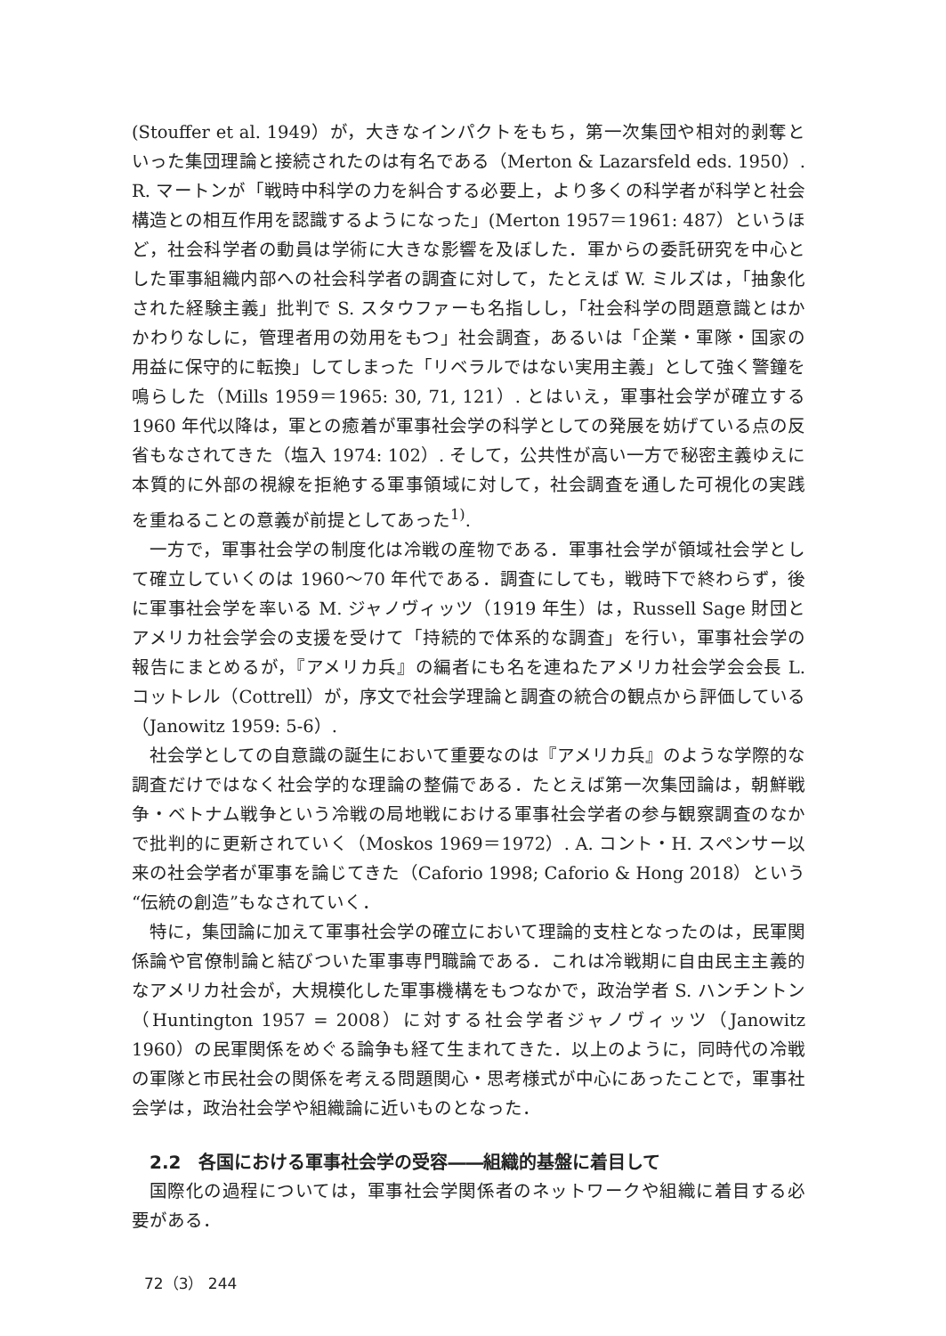(Stouffer et al. 1949）が，大きなインパクトをもち，第一次集団や相対的剥奪といった集団理論と接続されたのは有名である（Merton & Lazarsfeld eds. 1950）. R. マートンが「戦時中科学の力を糾合する必要上，より多くの科学者が科学と社会構造との相互作用を認識するようになった」(Merton 1957＝1961: 487）というほど，社会科学者の動員は学術に大きな影響を及ぼした．軍からの委託研究を中心とした軍事組織内部への社会科学者の調査に対して，たとえば W. ミルズは，「抽象化された経験主義」批判で S. スタウファーも名指しし，「社会科学の問題意識とはかかわりなしに，管理者用の効用をもつ」社会調査，あるいは「企業・軍隊・国家の用益に保守的に転換」してしまった「リベラルではない実用主義」として強く警鐘を鳴らした（Mills 1959＝1965: 30, 71, 121）. とはいえ，軍事社会学が確立する 1960 年代以降は，軍との癒着が軍事社会学の科学としての発展を妨げている点の反省もなされてきた（塩入 1974: 102）. そして，公共性が高い一方で秘密主義ゆえに本質的に外部の視線を拒絶する軍事領域に対して，社会調査を通した可視化の実践を重ねることの意義が前提としてあった<sup>1)</sup>.
一方で，軍事社会学の制度化は冷戦の産物である．軍事社会学が領域社会学として確立していくのは 1960〜70 年代である．調査にしても，戦時下で終わらず，後に軍事社会学を率いる M. ジャノヴィッツ（1919 年生）は，Russell Sage 財団とアメリカ社会学会の支援を受けて「持続的で体系的な調査」を行い，軍事社会学の報告にまとめるが，『アメリカ兵』の編者にも名を連ねたアメリカ社会学会会長 L. コットレル（Cottrell）が，序文で社会学理論と調査の統合の観点から評価している（Janowitz 1959: 5-6）.
社会学としての自意識の誕生において重要なのは『アメリカ兵』のような学際的な調査だけではなく社会学的な理論の整備である．たとえば第一次集団論は，朝鮮戦争・ベトナム戦争という冷戦の局地戦における軍事社会学者の参与観察調査のなかで批判的に更新されていく（Moskos 1969＝1972）. A. コント・H. スペンサー以来の社会学者が軍事を論じてきた（Caforio 1998; Caforio & Hong 2018）という“伝統の創造”もなされていく．
特に，集団論に加えて軍事社会学の確立において理論的支柱となったのは，民軍関係論や官僚制論と結びついた軍事専門職論である．これは冷戦期に自由民主主義的なアメリカ社会が，大規模化した軍事機構をもつなかで，政治学者 S. ハンチントン（Huntington 1957 = 2008）に対する社会学者ジャノヴィッツ（Janowitz 1960）の民軍関係をめぐる論争も経て生まれてきた．以上のように，同時代の冷戦の軍隊と市民社会の関係を考える問題関心・思考様式が中心にあったことで，軍事社会学は，政治社会学や組織論に近いものとなった．
2.2　各国における軍事社会学の受容――組織的基盤に着目して
国際化の過程については，軍事社会学関係者のネットワークや組織に着目する必要がある．
72（3） 244